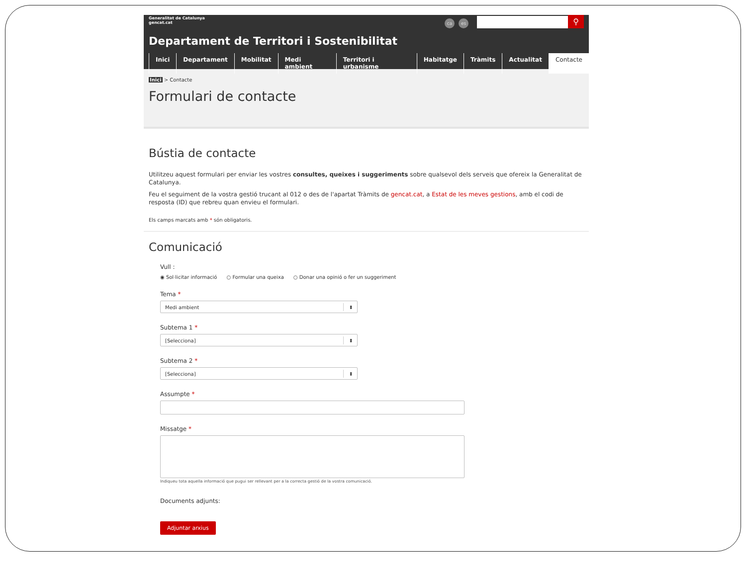Generalitat de Catalunya
gencat.cat
ca es ⚲
Departament de Territori i Sostenibilitat
Inici Departament Mobilitat Medi ambient Territori i urbanisme Habitatge Tràmits Actualitat Contacte
Inici > Contacte
Formulari de contacte
Bústia de contacte
Utilitzeu aquest formulari per enviar les vostres consultes, queixes i suggeriments sobre qualsevol dels serveis que ofereix la Generalitat de Catalunya.
Feu el seguiment de la vostra gestió trucant al 012 o des de l'apartat Tràmits de gencat.cat, a Estat de les meves gestions, amb el codi de resposta (ID) que rebreu quan envieu el formulari.
Els camps marcats amb * són obligatoris.
Comunicació
Vull :
◉ Sol·licitar informació ○ Formular una queixa ○ Donar una opinió o fer un suggeriment
Tema *
Medi ambient ⬍
Subtema 1 *
[Selecciona] ⬍
Subtema 2 *
[Selecciona] ⬍
Assumpte *
Missatge *
Indiqueu tota aquella informació que pugui ser rellevant per a la correcta gestió de la vostra comunicació.
Documents adjunts:
Adjuntar arxius